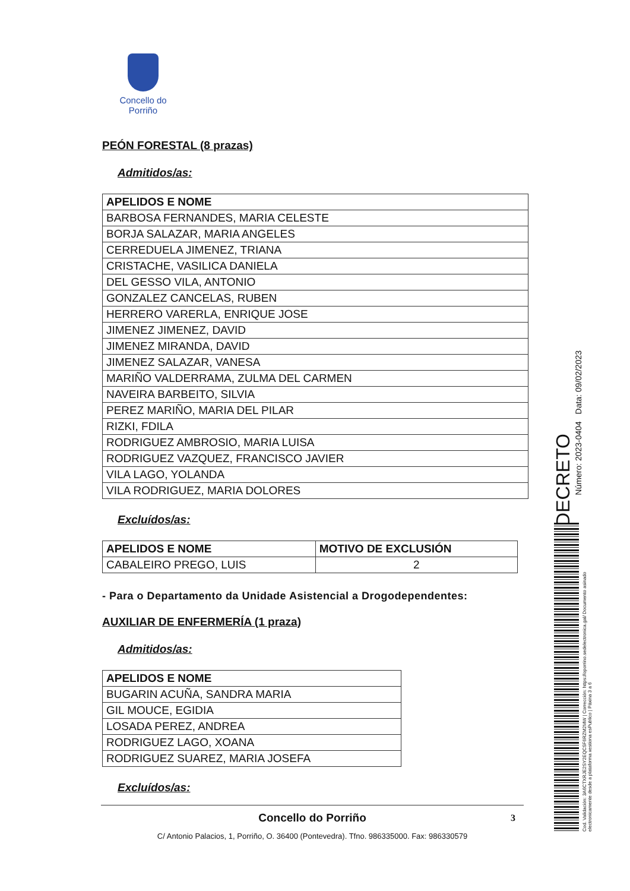Concello do Porriño
PEÓN FORESTAL (8 prazas)
Admitidos/as:
| APELIDOS E NOME |
| --- |
| BARBOSA FERNANDES, MARIA CELESTE |
| BORJA SALAZAR, MARIA ANGELES |
| CERREDUELA JIMENEZ, TRIANA |
| CRISTACHE, VASILICA DANIELA |
| DEL GESSO VILA, ANTONIO |
| GONZALEZ CANCELAS, RUBEN |
| HERRERO VARERLA, ENRIQUE JOSE |
| JIMENEZ JIMENEZ, DAVID |
| JIMENEZ MIRANDA, DAVID |
| JIMENEZ SALAZAR, VANESA |
| MARIÑO VALDERRAMA, ZULMA DEL CARMEN |
| NAVEIRA BARBEITO, SILVIA |
| PEREZ MARIÑO, MARIA DEL PILAR |
| RIZKI, FDILA |
| RODRIGUEZ AMBROSIO, MARIA LUISA |
| RODRIGUEZ VAZQUEZ, FRANCISCO JAVIER |
| VILA LAGO, YOLANDA |
| VILA RODRIGUEZ, MARIA DOLORES |
Excluídos/as:
| APELIDOS E NOME | MOTIVO DE EXCLUSIÓN |
| --- | --- |
| CABALEIRO PREGO, LUIS | 2 |
- Para o Departamento da Unidade Asistencial a Drogodependentes:
AUXILIAR DE ENFERMERÍA (1 praza)
Admitidos/as:
| APELIDOS E NOME |
| --- |
| BUGARIN ACUÑA, SANDRA MARIA |
| GIL MOUCE, EGIDIA |
| LOSADA PEREZ, ANDREA |
| RODRIGUEZ LAGO, XOANA |
| RODRIGUEZ SUAREZ, MARIA JOSEFA |
Excluídos/as:
Concello do Porriño 3
C/ Antonio Palacios, 1, Porriño, O. 36400 (Pontevedra). Tfno. 986335000. Fax: 986330579
DECRETO
Número: 2023-0404 Data: 09/02/2023
Cod. Validación: 3A6CTXRJE2SY2EQC5F6RZM2MW | Corrección: https://oporrino.sedelectronica.gal/ Documento asinado electronicamente desde a plataforma xestiona esPublico | Páxina 3 a 6